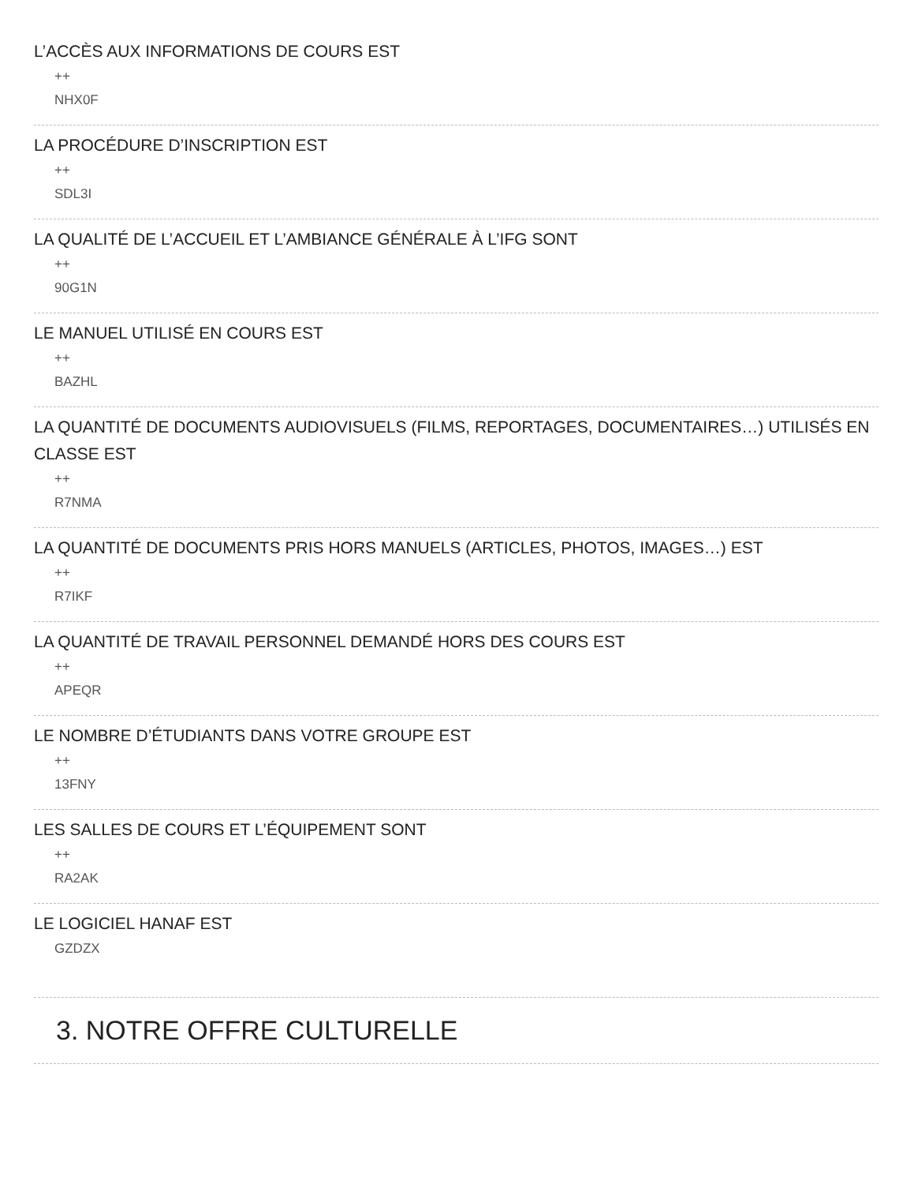L’ACCÈS AUX INFORMATIONS DE COURS EST
++
NHX0F
LA PROCÉDURE D’INSCRIPTION EST
++
SDL3I
LA QUALITÉ DE L’ACCUEIL ET L’AMBIANCE GÉNÉRALE À L’IFG SONT
++
90G1N
LE MANUEL UTILISÉ EN COURS EST
++
BAZHL
LA QUANTITÉ DE DOCUMENTS AUDIOVISUELS (FILMS, REPORTAGES, DOCUMENTAIRES…) UTILISÉS EN CLASSE EST
++
R7NMA
LA QUANTITÉ DE DOCUMENTS PRIS HORS MANUELS (ARTICLES, PHOTOS, IMAGES…) EST
++
R7IKF
LA QUANTITÉ DE TRAVAIL PERSONNEL DEMANDÉ HORS DES COURS EST
++
APEQR
LE NOMBRE D’ÉTUDIANTS DANS VOTRE GROUPE EST
++
13FNY
LES SALLES DE COURS ET L’ÉQUIPEMENT SONT
++
RA2AK
LE LOGICIEL HANAF EST
GZDZX
3. NOTRE OFFRE CULTURELLE